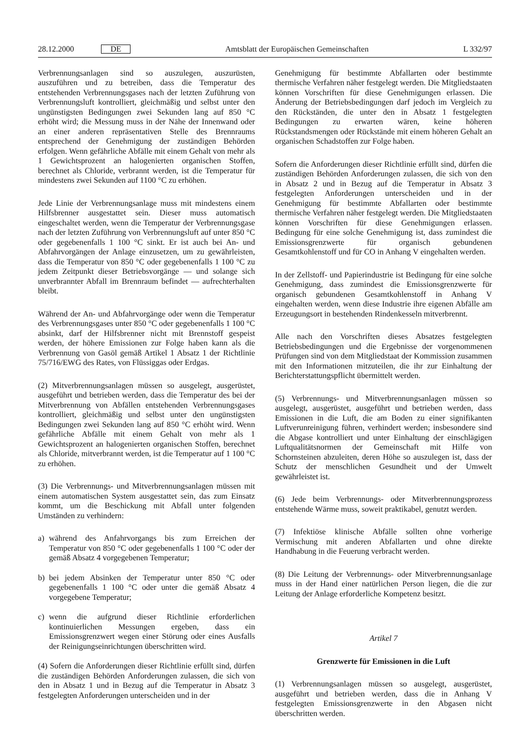28.12.2000 DE Amtsblatt der Europäischen Gemeinschaften L 332/97
Verbrennungsanlagen sind so auszulegen, auszurüsten, auszuführen und zu betreiben, dass die Temperatur des entstehenden Verbrennungsgases nach der letzten Zuführung von Verbrennungsluft kontrolliert, gleichmäßig und selbst unter den ungünstigsten Bedingungen zwei Sekunden lang auf 850 °C erhöht wird; die Messung muss in der Nähe der Innenwand oder an einer anderen repräsentativen Stelle des Brennraums entsprechend der Genehmigung der zuständigen Behörden erfolgen. Wenn gefährliche Abfälle mit einem Gehalt von mehr als 1 Gewichtsprozent an halogenierten organischen Stoffen, berechnet als Chloride, verbrannt werden, ist die Temperatur für mindestens zwei Sekunden auf 1100 °C zu erhöhen.
Jede Linie der Verbrennungsanlage muss mit mindestens einem Hilfsbrenner ausgestattet sein. Dieser muss automatisch eingeschaltet werden, wenn die Temperatur der Verbrennungsgase nach der letzten Zuführung von Verbrennungsluft auf unter 850 °C oder gegebenenfalls 1 100 °C sinkt. Er ist auch bei An- und Abfahrvorgängen der Anlage einzusetzen, um zu gewährleisten, dass die Temperatur von 850 °C oder gegebenenfalls 1 100 °C zu jedem Zeitpunkt dieser Betriebsvorgänge — und solange sich unverbrannter Abfall im Brennraum befindet — aufrechterhalten bleibt.
Während der An- und Abfahrvorgänge oder wenn die Temperatur des Verbrennungsgases unter 850 °C oder gegebenenfalls 1 100 °C absinkt, darf der Hilfsbrenner nicht mit Brennstoff gespeist werden, der höhere Emissionen zur Folge haben kann als die Verbrennung von Gasöl gemäß Artikel 1 Absatz 1 der Richtlinie 75/716/EWG des Rates, von Flüssiggas oder Erdgas.
(2) Mitverbrennungsanlagen müssen so ausgelegt, ausgerüstet, ausgeführt und betrieben werden, dass die Temperatur des bei der Mitverbrennung von Abfällen entstehenden Verbrennungsgases kontrolliert, gleichmäßig und selbst unter den ungünstigsten Bedingungen zwei Sekunden lang auf 850 °C erhöht wird. Wenn gefährliche Abfälle mit einem Gehalt von mehr als 1 Gewichtsprozent an halogenierten organischen Stoffen, berechnet als Chloride, mitverbrannt werden, ist die Temperatur auf 1 100 °C zu erhöhen.
(3) Die Verbrennungs- und Mitverbrennungsanlagen müssen mit einem automatischen System ausgestattet sein, das zum Einsatz kommt, um die Beschickung mit Abfall unter folgenden Umständen zu verhindern:
a) während des Anfahrvorgangs bis zum Erreichen der Temperatur von 850 °C oder gegebenenfalls 1 100 °C oder der gemäß Absatz 4 vorgegebenen Temperatur;
b) bei jedem Absinken der Temperatur unter 850 °C oder gegebenenfalls 1 100 °C oder unter die gemäß Absatz 4 vorgegebene Temperatur;
c) wenn die aufgrund dieser Richtlinie erforderlichen kontinuierlichen Messungen ergeben, dass ein Emissionsgrenzwert wegen einer Störung oder eines Ausfalls der Reinigungseinrichtungen überschritten wird.
(4) Sofern die Anforderungen dieser Richtlinie erfüllt sind, dürfen die zuständigen Behörden Anforderungen zulassen, die sich von den in Absatz 1 und in Bezug auf die Temperatur in Absatz 3 festgelegten Anforderungen unterscheiden und in der
Genehmigung für bestimmte Abfallarten oder bestimmte thermische Verfahren näher festgelegt werden. Die Mitgliedstaaten können Vorschriften für diese Genehmigungen erlassen. Die Änderung der Betriebsbedingungen darf jedoch im Vergleich zu den Rückständen, die unter den in Absatz 1 festgelegten Bedingungen zu erwarten wären, keine höheren Rückstandsmengen oder Rückstände mit einem höheren Gehalt an organischen Schadstoffen zur Folge haben.
Sofern die Anforderungen dieser Richtlinie erfüllt sind, dürfen die zuständigen Behörden Anforderungen zulassen, die sich von den in Absatz 2 und in Bezug auf die Temperatur in Absatz 3 festgelegten Anforderungen unterscheiden und in der Genehmigung für bestimmte Abfallarten oder bestimmte thermische Verfahren näher festgelegt werden. Die Mitgliedstaaten können Vorschriften für diese Genehmigungen erlassen. Bedingung für eine solche Genehmigung ist, dass zumindest die Emissionsgrenzwerte für organisch gebundenen Gesamtkohlenstoff und für CO in Anhang V eingehalten werden.
In der Zellstoff- und Papierindustrie ist Bedingung für eine solche Genehmigung, dass zumindest die Emissionsgrenzwerte für organisch gebundenen Gesamtkohlenstoff in Anhang V eingehalten werden, wenn diese Industrie ihre eigenen Abfälle am Erzeugungsort in bestehenden Rindenkesseln mitverbrennt.
Alle nach den Vorschriften dieses Absatzes festgelegten Betriebsbedingungen und die Ergebnisse der vorgenommenen Prüfungen sind von dem Mitgliedstaat der Kommission zusammen mit den Informationen mitzuteilen, die ihr zur Einhaltung der Berichterstattungspflicht übermittelt werden.
(5) Verbrennungs- und Mitverbrennungsanlagen müssen so ausgelegt, ausgerüstet, ausgeführt und betrieben werden, dass Emissionen in die Luft, die am Boden zu einer signifikanten Luftverunreinigung führen, verhindert werden; insbesondere sind die Abgase kontrolliert und unter Einhaltung der einschlägigen Luftqualitätsnormen der Gemeinschaft mit Hilfe von Schornsteinen abzuleiten, deren Höhe so auszulegen ist, dass der Schutz der menschlichen Gesundheit und der Umwelt gewährleistet ist.
(6) Jede beim Verbrennungs- oder Mitverbrennungsprozess entstehende Wärme muss, soweit praktikabel, genutzt werden.
(7) Infektiöse klinische Abfälle sollten ohne vorherige Vermischung mit anderen Abfallarten und ohne direkte Handhabung in die Feuerung verbracht werden.
(8) Die Leitung der Verbrennungs- oder Mitverbrennungsanlage muss in der Hand einer natürlichen Person liegen, die die zur Leitung der Anlage erforderliche Kompetenz besitzt.
Artikel 7
Grenzwerte für Emissionen in die Luft
(1) Verbrennungsanlagen müssen so ausgelegt, ausgerüstet, ausgeführt und betrieben werden, dass die in Anhang V festgelegten Emissionsgrenzwerte in den Abgasen nicht überschritten werden.